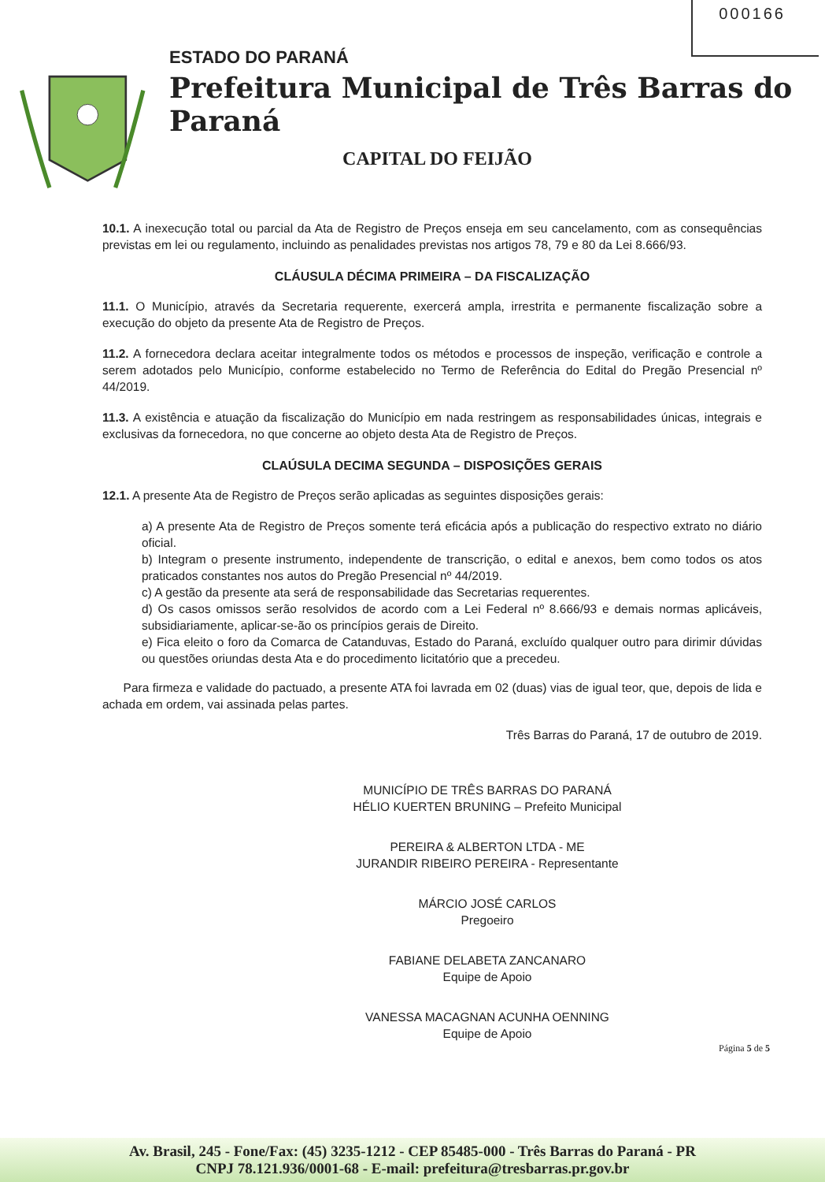000166
ESTADO DO PARANÁ
Prefeitura Municipal de Três Barras do Paraná
CAPITAL DO FEIJÃO
10.1. A inexecução total ou parcial da Ata de Registro de Preços enseja em seu cancelamento, com as consequências previstas em lei ou regulamento, incluindo as penalidades previstas nos artigos 78, 79 e 80 da Lei 8.666/93.
CLÁUSULA DÉCIMA PRIMEIRA – DA FISCALIZAÇÃO
11.1. O Município, através da Secretaria requerente, exercerá ampla, irrestrita e permanente fiscalização sobre a execução do objeto da presente Ata de Registro de Preços.
11.2. A fornecedora declara aceitar integralmente todos os métodos e processos de inspeção, verificação e controle a serem adotados pelo Município, conforme estabelecido no Termo de Referência do Edital do Pregão Presencial nº 44/2019.
11.3. A existência e atuação da fiscalização do Município em nada restringem as responsabilidades únicas, integrais e exclusivas da fornecedora, no que concerne ao objeto desta Ata de Registro de Preços.
CLAÚSULA DECIMA SEGUNDA – DISPOSIÇÕES GERAIS
12.1. A presente Ata de Registro de Preços serão aplicadas as seguintes disposições gerais:
a) A presente Ata de Registro de Preços somente terá eficácia após a publicação do respectivo extrato no diário oficial.
b) Integram o presente instrumento, independente de transcrição, o edital e anexos, bem como todos os atos praticados constantes nos autos do Pregão Presencial nº 44/2019.
c) A gestão da presente ata será de responsabilidade das Secretarias requerentes.
d) Os casos omissos serão resolvidos de acordo com a Lei Federal nº 8.666/93 e demais normas aplicáveis, subsidiariamente, aplicar-se-ão os princípios gerais de Direito.
e) Fica eleito o foro da Comarca de Catanduvas, Estado do Paraná, excluído qualquer outro para dirimir dúvidas ou questões oriundas desta Ata e do procedimento licitatório que a precedeu.
Para firmeza e validade do pactuado, a presente ATA foi lavrada em 02 (duas) vias de igual teor, que, depois de lida e achada em ordem, vai assinada pelas partes.
Três Barras do Paraná, 17 de outubro de 2019.
MUNICÍPIO DE TRÊS BARRAS DO PARANÁ
HÉLIO KUERTEN BRUNING – Prefeito Municipal
PEREIRA & ALBERTON LTDA - ME
JURANDIR RIBEIRO PEREIRA - Representante
MÁRCIO JOSÉ CARLOS
Pregoeiro
FABIANE DELABETA ZANCANARO
Equipe de Apoio
VANESSA MACAGNAN ACUNHA OENNING
Equipe de Apoio
Página 5 de 5
Av. Brasil, 245 - Fone/Fax: (45) 3235-1212 - CEP 85485-000 - Três Barras do Paraná - PR
CNPJ 78.121.936/0001-68 - E-mail: prefeitura@tresbarras.pr.gov.br